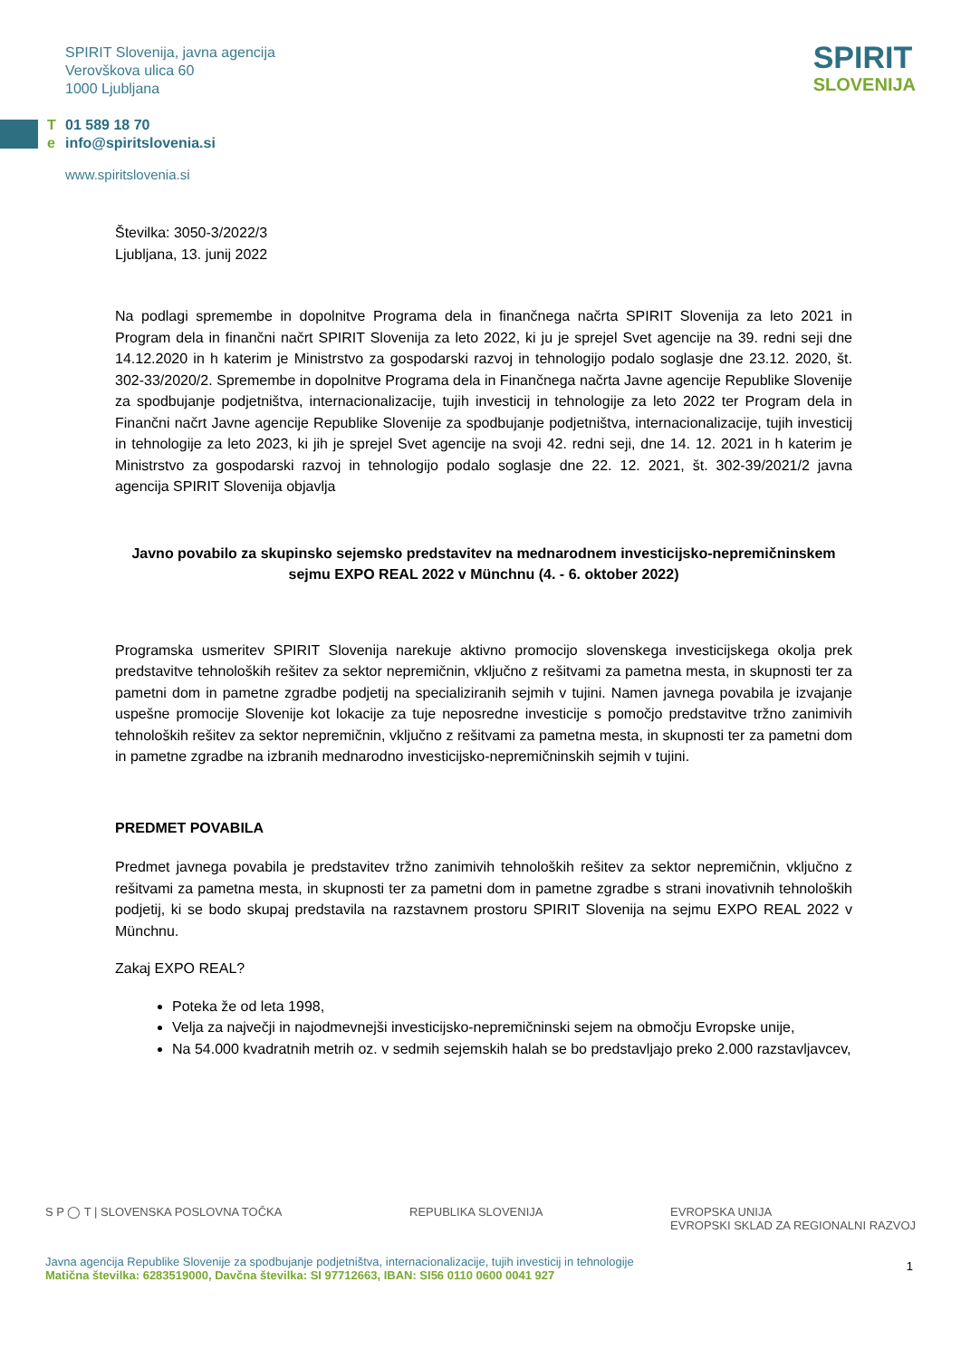SPIRIT Slovenija, javna agencija
Verovškova ulica 60
1000 Ljubljana
T 01 589 18 70
e info@spiritslovenia.si
www.spiritslovenia.si
SPIRIT
SLOVENIJA
Številka: 3050-3/2022/3
Ljubljana, 13. junij 2022
Na podlagi spremembe in dopolnitve Programa dela in finančnega načrta SPIRIT Slovenija za leto 2021 in Program dela in finančni načrt SPIRIT Slovenija za leto 2022, ki ju je sprejel Svet agencije na 39. redni seji dne 14.12.2020 in h katerim je Ministrstvo za gospodarski razvoj in tehnologijo podalo soglasje dne 23.12. 2020, št. 302-33/2020/2. Spremembe in dopolnitve Programa dela in Finančnega načrta Javne agencije Republike Slovenije za spodbujanje podjetništva, internacionalizacije, tujih investicij in tehnologije za leto 2022 ter Program dela in Finančni načrt Javne agencije Republike Slovenije za spodbujanje podjetništva, internacionalizacije, tujih investicij in tehnologije za leto 2023, ki jih je sprejel Svet agencije na svoji 42. redni seji, dne 14. 12. 2021 in h katerim je Ministrstvo za gospodarski razvoj in tehnologijo podalo soglasje dne 22. 12. 2021, št. 302-39/2021/2 javna agencija SPIRIT Slovenija objavlja
Javno povabilo za skupinsko sejemsko predstavitev na mednarodnem investicijsko-nepremičninskem sejmu EXPO REAL 2022 v Münchnu (4. - 6. oktober 2022)
Programska usmeritev SPIRIT Slovenija narekuje aktivno promocijo slovenskega investicijskega okolja prek predstavitve tehnoloških rešitev za sektor nepremičnin, vključno z rešitvami za pametna mesta, in skupnosti ter za pametni dom in pametne zgradbe podjetij na specializiranih sejmih v tujini. Namen javnega povabila je izvajanje uspešne promocije Slovenije kot lokacije za tuje neposredne investicije s pomočjo predstavitve tržno zanimivih tehnoloških rešitev za sektor nepremičnin, vključno z rešitvami za pametna mesta, in skupnosti ter za pametni dom in pametne zgradbe na izbranih mednarodno investicijsko-nepremičninskih sejmih v tujini.
PREDMET POVABILA
Predmet javnega povabila je predstavitev tržno zanimivih tehnoloških rešitev za sektor nepremičnin, vključno z rešitvami za pametna mesta, in skupnosti ter za pametni dom in pametne zgradbe s strani inovativnih tehnoloških podjetij, ki se bodo skupaj predstavila na razstavnem prostoru SPIRIT Slovenija na sejmu EXPO REAL 2022 v Münchnu.
Zakaj EXPO REAL?
Poteka že od leta 1998,
Velja za največji in najodmevnejši investicijsko-nepremičninski sejem na območju Evropske unije,
Na 54.000 kvadratnih metrih oz. v sedmih sejemskih halah se bo predstavljajo preko 2.000 razstavljavcev,
S P ◯ T | SLOVENSKA POSLOVNA TOČKA REPUBLIKA SLOVENIJA EVROPSKA UNIJA
EVROPSKI SKLAD ZA REGIONALNI RAZVOJ
Javna agencija Republike Slovenije za spodbujanje podjetništva, internacionalizacije, tujih investicij in tehnologije
Matična številka: 6283519000, Davčna številka: SI 97712663, IBAN: SI56 0110 0600 0041 927
1